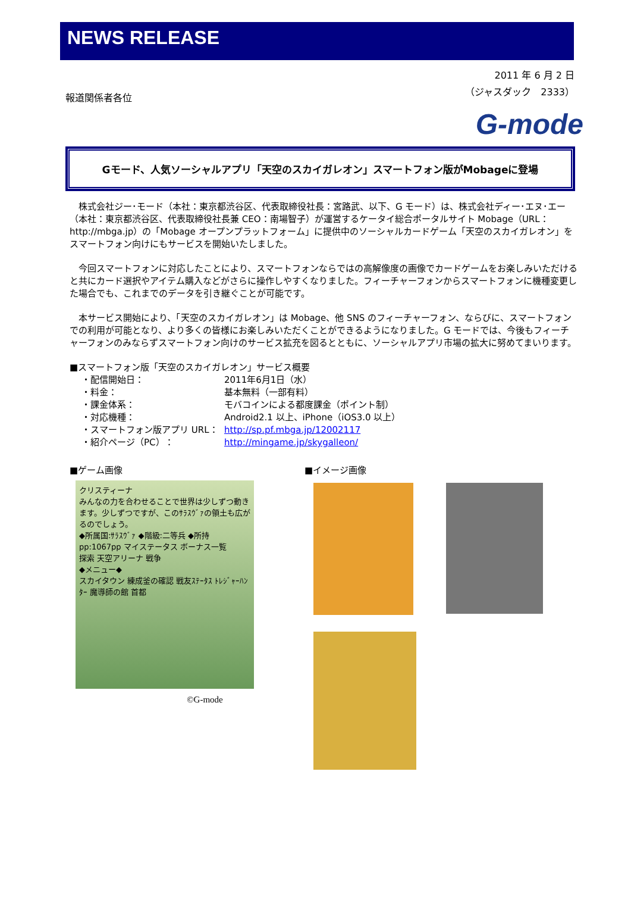NEWS RELEASE
報道関係者各位
2011 年 6 月 2 日
（ジャスダック　2333）
G-mode
Gモード、人気ソーシャルアプリ「天空のスカイガレオン」スマートフォン版がMobageに登場
株式会社ジー･モード（本社：東京都渋谷区、代表取締役社長：宮路武、以下、G モード）は、株式会社ディー･エヌ･エー（本社：東京都渋谷区、代表取締役社長兼 CEO：南場智子）が運営するケータイ総合ポータルサイト Mobage（URL：http://mbga.jp）の「Mobage オープンプラットフォーム」に提供中のソーシャルカードゲーム「天空のスカイガレオン」をスマートフォン向けにもサービスを開始いたしました。
今回スマートフォンに対応したことにより、スマートフォンならではの高解像度の画像でカードゲームをお楽しみいただけると共にカード選択やアイテム購入などがさらに操作しやすくなりました。フィーチャーフォンからスマートフォンに機種変更した場合でも、これまでのデータを引き継ぐことが可能です。
本サービス開始により、「天空のスカイガレオン」は Mobage、他 SNS のフィーチャーフォン、ならびに、スマートフォンでの利用が可能となり、より多くの皆様にお楽しみいただくことができるようになりました。G モードでは、今後もフィーチャーフォンのみならずスマートフォン向けのサービス拡充を図るとともに、ソーシャルアプリ市場の拡大に努めてまいります。
■スマートフォン版「天空のスカイガレオン」サービス概要
・配信開始日： 2011年6月1日（水）
・料金： 基本無料（一部有料）
・課金体系： モバコインによる都度課金（ポイント制）
・対応機種： Android2.1 以上、iPhone（iOS3.0 以上）
・スマートフォン版アプリ URL： http://sp.pf.mbga.jp/12002117
・紹介ページ（PC）： http://mingame.jp/skygalleon/
■ゲーム画像
クリスティーナ
みんなの力を合わせることで世界は少しずつ動きます。少しずつですが、このｻﾗｽｳﾞｧの領土も広がるのでしょう。
◆所属国:ｻﾗｽｳﾞｧ ◆階級:二等兵 ◆所持pp:1067pp マイステータス ボーナス一覧
探索 天空アリーナ 戦争
◆メニュー◆
スカイタウン 練成釜の確認 戦友ｽﾃｰﾀｽ ﾄﾚｼﾞｬｰﾊﾝﾀｰ 魔導師の館 首都
©G-mode
■イメージ画像